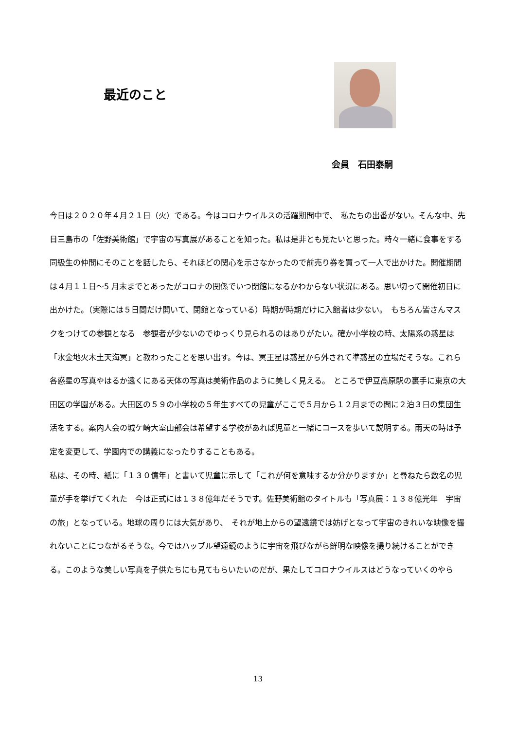最近のこと
会員　石田泰嗣
今日は２０２０年４月２１日（火）である。今はコロナウイルスの活躍期間中で、　私たちの出番がない。そんな中、先日三島市の「佐野美術館」で宇宙の写真展があることを知った。私は是非とも見たいと思った。時々一緒に食事をする同級生の仲間にそのことを話したら、それほどの関心を示さなかったので前売り券を買って一人で出かけた。開催期間は４月１１日～5 月末までとあったがコロナの関係でいつ閉館になるかわからない状況にある。思い切って開催初日に出かけた。（実際には５日間だけ開いて、閉館となっている）時期が時期だけに入館者は少ない。　もちろん皆さんマスクをつけての参観となる　参観者が少ないのでゆっくり見られるのはありがたい。確か小学校の時、太陽系の惑星は「水金地火木土天海冥」と教わったことを思い出す。今は、冥王星は惑星から外されて準惑星の立場だそうな。これら各惑星の写真やはるか遠くにある天体の写真は美術作品のように美しく見える。　ところで伊豆高原駅の裏手に東京の大田区の学園がある。大田区の５９の小学校の５年生すべての児童がここで５月から１２月までの間に２泊３日の集団生活をする。案内人会の城ケ崎大室山部会は希望する学校があれば児童と一緒にコースを歩いて説明する。雨天の時は予定を変更して、学園内での講義になったりすることもある。
私は、その時、紙に「１３０億年」と書いて児童に示して「これが何を意味するか分かりますか」と尋ねたら数名の児童が手を挙げてくれた　今は正式には１３８億年だそうです。佐野美術館のタイトルも「写真展：１３８億光年　宇宙の旅」となっている。地球の周りには大気があり、　それが地上からの望遠鏡では妨げとなって宇宙のきれいな映像を撮れないことにつながるそうな。今ではハッブル望遠鏡のように宇宙を飛びながら鮮明な映像を撮り続けることができる。このような美しい写真を子供たちにも見てもらいたいのだが、果たしてコロナウイルスはどうなっていくのやら
13